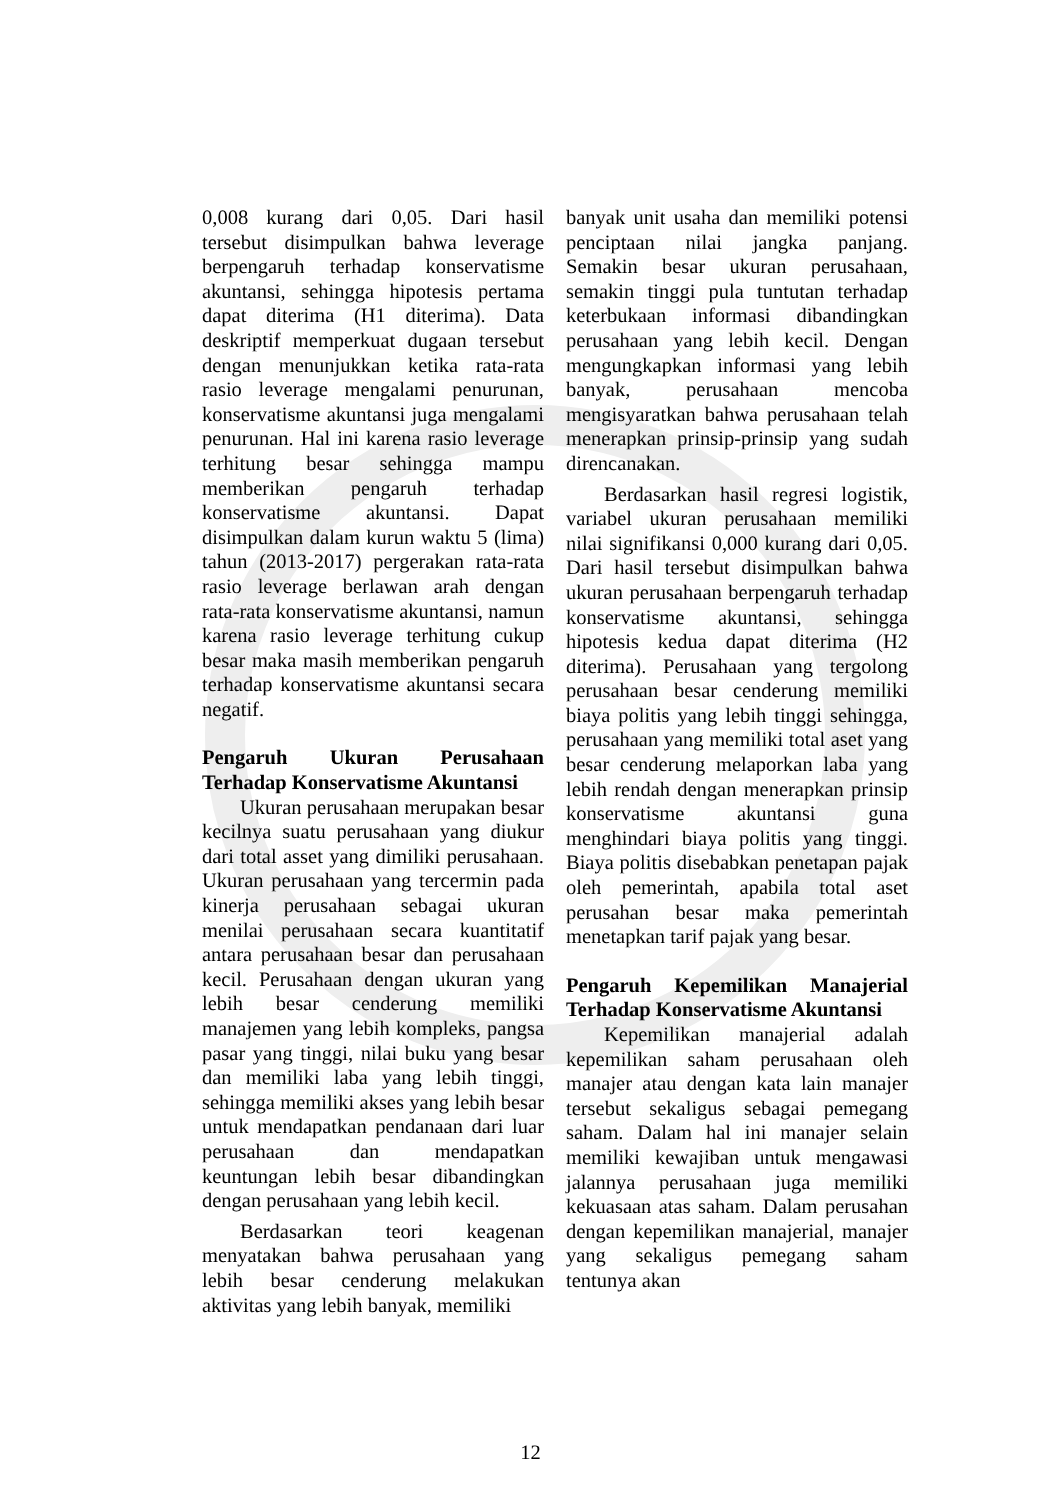0,008 kurang dari 0,05. Dari hasil tersebut disimpulkan bahwa leverage berpengaruh terhadap konservatisme akuntansi, sehingga hipotesis pertama dapat diterima (H1 diterima). Data deskriptif memperkuat dugaan tersebut dengan menunjukkan ketika rata-rata rasio leverage mengalami penurunan, konservatisme akuntansi juga mengalami penurunan. Hal ini karena rasio leverage terhitung besar sehingga mampu memberikan pengaruh terhadap konservatisme akuntansi. Dapat disimpulkan dalam kurun waktu 5 (lima) tahun (2013-2017) pergerakan rata-rata rasio leverage berlawan arah dengan rata-rata konservatisme akuntansi, namun karena rasio leverage terhitung cukup besar maka masih memberikan pengaruh terhadap konservatisme akuntansi secara negatif.
Pengaruh Ukuran Perusahaan Terhadap Konservatisme Akuntansi
Ukuran perusahaan merupakan besar kecilnya suatu perusahaan yang diukur dari total asset yang dimiliki perusahaan. Ukuran perusahaan yang tercermin pada kinerja perusahaan sebagai ukuran menilai perusahaan secara kuantitatif antara perusahaan besar dan perusahaan kecil. Perusahaan dengan ukuran yang lebih besar cenderung memiliki manajemen yang lebih kompleks, pangsa pasar yang tinggi, nilai buku yang besar dan memiliki laba yang lebih tinggi, sehingga memiliki akses yang lebih besar untuk mendapatkan pendanaan dari luar perusahaan dan mendapatkan keuntungan lebih besar dibandingkan dengan perusahaan yang lebih kecil.
Berdasarkan teori keagenan menyatakan bahwa perusahaan yang lebih besar cenderung melakukan aktivitas yang lebih banyak, memiliki
banyak unit usaha dan memiliki potensi penciptaan nilai jangka panjang. Semakin besar ukuran perusahaan, semakin tinggi pula tuntutan terhadap keterbukaan informasi dibandingkan perusahaan yang lebih kecil. Dengan mengungkapkan informasi yang lebih banyak, perusahaan mencoba mengisyaratkan bahwa perusahaan telah menerapkan prinsip-prinsip yang sudah direncanakan.
Berdasarkan hasil regresi logistik, variabel ukuran perusahaan memiliki nilai signifikansi 0,000 kurang dari 0,05. Dari hasil tersebut disimpulkan bahwa ukuran perusahaan berpengaruh terhadap konservatisme akuntansi, sehingga hipotesis kedua dapat diterima (H2 diterima). Perusahaan yang tergolong perusahaan besar cenderung memiliki biaya politis yang lebih tinggi sehingga, perusahaan yang memiliki total aset yang besar cenderung melaporkan laba yang lebih rendah dengan menerapkan prinsip konservatisme akuntansi guna menghindari biaya politis yang tinggi. Biaya politis disebabkan penetapan pajak oleh pemerintah, apabila total aset perusahan besar maka pemerintah menetapkan tarif pajak yang besar.
Pengaruh Kepemilikan Manajerial Terhadap Konservatisme Akuntansi
Kepemilikan manajerial adalah kepemilikan saham perusahaan oleh manajer atau dengan kata lain manajer tersebut sekaligus sebagai pemegang saham. Dalam hal ini manajer selain memiliki kewajiban untuk mengawasi jalannya perusahaan juga memiliki kekuasaan atas saham. Dalam perusahan dengan kepemilikan manajerial, manajer yang sekaligus pemegang saham tentunya akan
12